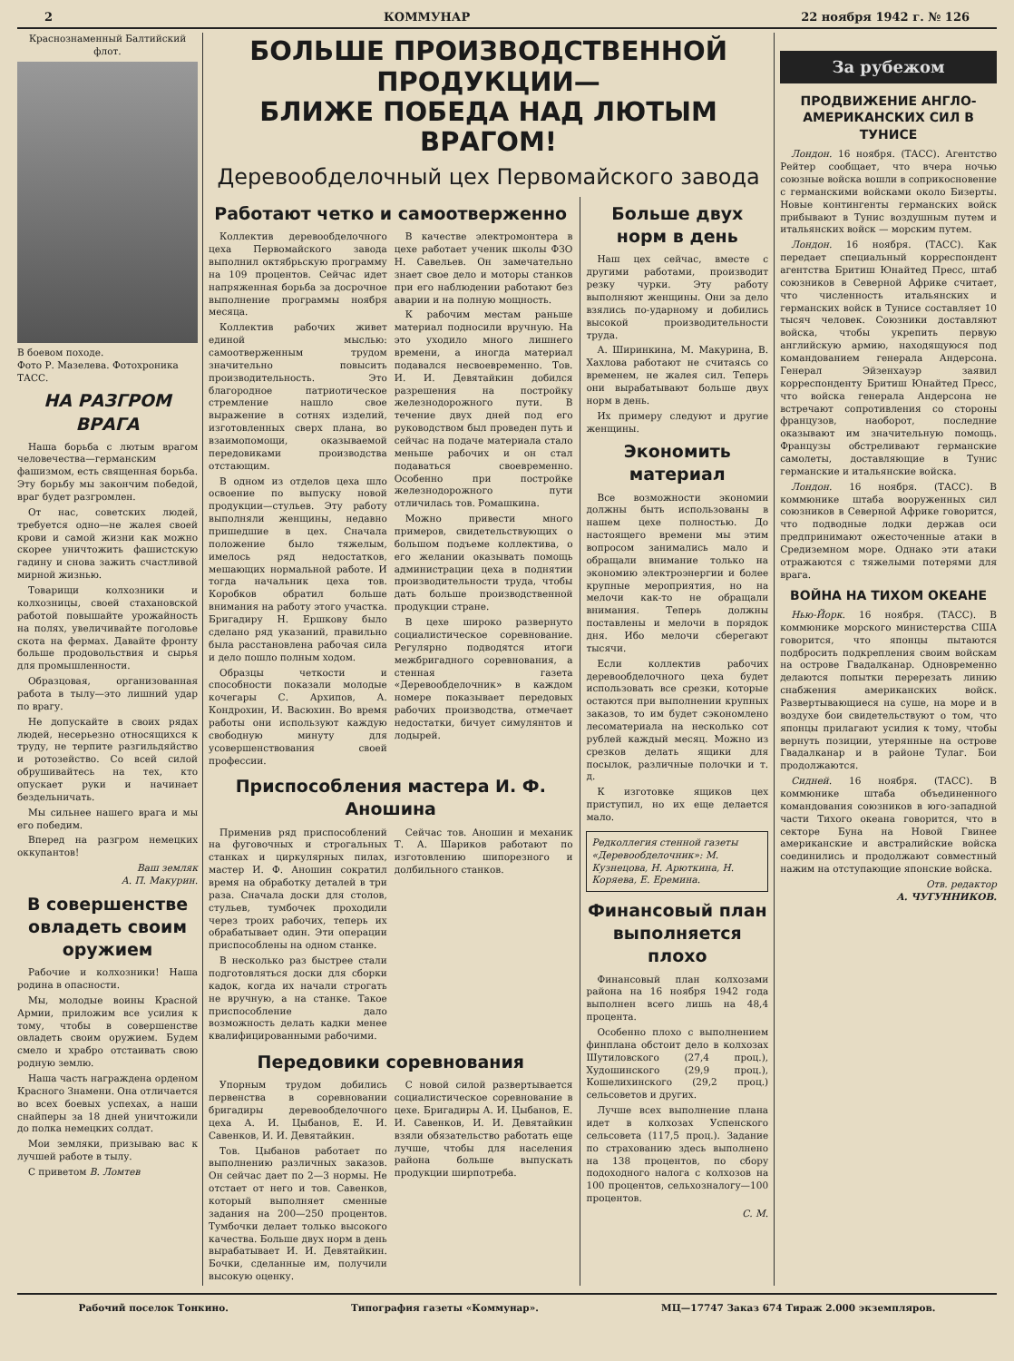2 КОММУНАР 22 ноября 1942 г. № 126
Краснознаменный Балтийский флот.
В боевом походе.
Фото Р. Мазелева. Фотохроника ТАСС.
НА РАЗГРОМ ВРАГА
Наша борьба с лютым врагом человечества—германским фашизмом, есть священная борьба. Эту борьбу мы закончим победой, враг будет разгромлен.
От нас, советских людей, требуется одно—не жалея своей крови и самой жизни как можно скорее уничтожить фашистскую гадину и снова зажить счастливой мирной жизнью.
Товарищи колхозники и колхозницы, своей стахановской работой повышайте урожайность на полях, увеличивайте поголовье скота на фермах. Давайте фронту больше продовольствия и сырья для промышленности.
Образцовая, организованная работа в тылу—это лишний удар по врагу.
Не допускайте в своих рядах людей, несерьезно относящихся к труду, не терпите разгильдяйство и ротозейство. Со всей силой обрушивайтесь на тех, кто опускает руки и начинает бездельничать.
Мы сильнее нашего врага и мы его победим.
Вперед на разгром немецких оккупантов!
Ваш земляк
А. П. Макурин.
В совершенстве овладеть своим оружием
Рабочие и колхозники! Наша родина в опасности.
Мы, молодые воины Красной Армии, приложим все усилия к тому, чтобы в совершенстве овладеть своим оружием. Будем смело и храбро отстаивать свою родную землю.
Наша часть награждена орденом Красного Знамени. Она отличается во всех боевых успехах, а наши снайперы за 18 дней уничтожили до полка немецких солдат.
Мои земляки, призываю вас к лучшей работе в тылу.
С приветом В. Ломтев
БОЛЬШЕ ПРОИЗВОДСТВЕННОЙ ПРОДУКЦИИ—
БЛИЖЕ ПОБЕДА НАД ЛЮТЫМ ВРАГОМ!
Деревообделочный цех Первомайского завода
Работают четко и самоотверженно
Коллектив деревообделочного цеха Первомайского завода выполнил октябрьскую программу на 109 процентов. Сейчас идет напряженная борьба за досрочное выполнение программы ноября месяца.
Коллектив рабочих живет единой мыслью: самоотверженным трудом значительно повысить производительность. Это благородное патриотическое стремление нашло свое выражение в сотнях изделий, изготовленных сверх плана, во взаимопомощи, оказываемой передовиками производства отстающим.
В одном из отделов цеха шло освоение по выпуску новой продукции—стульев. Эту работу выполняли женщины, недавно пришедшие в цех. Сначала положение было тяжелым, имелось ряд недостатков, мешающих нормальной работе. И тогда начальник цеха тов. Коробков обратил больше внимания на работу этого участка. Бригадиру Н. Ершкову было сделано ряд указаний, правильно была расстановлена рабочая сила и дело пошло полным ходом.
Образцы четкости и способности показали молодые кочегары С. Архипов, А. Кондрохин, И. Васюхин. Во время работы они используют каждую свободную минуту для усовершенствования своей профессии.
В качестве электромонтера в цехе работает ученик школы ФЗО Н. Савельев. Он замечательно знает свое дело и моторы станков при его наблюдении работают без аварии и на полную мощность.
К рабочим местам раньше материал подносили вручную. На это уходило много лишнего времени, а иногда материал подавался несвоевременно. Тов. И. И. Девятайкин добился разрешения на постройку железнодорожного пути. В течение двух дней под его руководством был проведен путь и сейчас на подаче материала стало меньше рабочих и он стал подаваться своевременно. Особенно при постройке железнодорожного пути отличилась тов. Ромашкина.
Можно привести много примеров, свидетельствующих о большом подъеме коллектива, о его желании оказывать помощь администрации цеха в поднятии производительности труда, чтобы дать больше производственной продукции стране.
В цехе широко развернуто социалистическое соревнование. Регулярно подводятся итоги межбригадного соревнования, а стенная газета «Деревообделочник» в каждом номере показывает передовых рабочих производства, отмечает недостатки, бичует симулянтов и лодырей.
Приспособления мастера И. Ф. Аношина
Применив ряд приспособлений на фуговочных и строгальных станках и циркулярных пилах, мастер И. Ф. Аношин сократил время на обработку деталей в три раза. Сначала доски для столов, стульев, тумбочек проходили через троих рабочих, теперь их обрабатывает один. Эти операции приспособлены на одном станке.
В несколько раз быстрее стали подготовляться доски для сборки кадок, когда их начали строгать не вручную, а на станке. Такое приспособление дало возможность делать кадки менее квалифицированными рабочими.
Сейчас тов. Аношин и механик Т. А. Шариков работают по изготовлению шипорезного и долбильного станков.
Передовики соревнования
Упорным трудом добились первенства в соревновании бригадиры деревообделочного цеха А. И. Цыбанов, Е. И. Савенков, И. И. Девятайкин.
Тов. Цыбанов работает по выполнению различных заказов. Он сейчас дает по 2—3 нормы. Не отстает от него и тов. Савенков, который выполняет сменные задания на 200—250 процентов. Тумбочки делает только высокого качества. Больше двух норм в день вырабатывает И. И. Девятайкин. Бочки, сделанные им, получили высокую оценку.
С новой силой развертывается социалистическое соревнование в цехе. Бригадиры А. И. Цыбанов, Е. И. Савенков, И. И. Девятайкин взяли обязательство работать еще лучше, чтобы для населения района больше выпускать продукции ширпотреба.
Больше двух норм в день
Наш цех сейчас, вместе с другими работами, производит резку чурки. Эту работу выполняют женщины. Они за дело взялись по-ударному и добились высокой производительности труда.
А. Ширинкина, М. Макурина, В. Хахлова работают не считаясь со временем, не жалея сил. Теперь они вырабатывают больше двух норм в день.
Их примеру следуют и другие женщины.
Экономить материал
Все возможности экономии должны быть использованы в нашем цехе полностью. До настоящего времени мы этим вопросом занимались мало и обращали внимание только на экономию электроэнергии и более крупные мероприятия, но на мелочи как-то не обращали внимания. Теперь должны поставлены и мелочи в порядок дня. Ибо мелочи сберегают тысячи.
Если коллектив рабочих деревообделочного цеха будет использовать все срезки, которые остаются при выполнении крупных заказов, то им будет сэкономлено лесоматериала на несколько сот рублей каждый месяц. Можно из срезков делать ящики для посылок, различные полочки и т. д.
К изготовке ящиков цех приступил, но их еще делается мало.
Редколлегия стенной газеты «Деревообделочник»: М. Кузнецова, Н. Арюткина, Н. Коряева, Е. Еремина.
Финансовый план выполняется плохо
Финансовый план колхозами района на 16 ноября 1942 года выполнен всего лишь на 48,4 процента.
Особенно плохо с выполнением финплана обстоит дело в колхозах Шутиловского (27,4 проц.), Худошинского (29,9 проц.), Кошелихинского (29,2 проц.) сельсоветов и других.
Лучше всех выполнение плана идет в колхозах Успенского сельсовета (117,5 проц.). Задание по страхованию здесь выполнено на 138 процентов, по сбору подоходного налога с колхозов на 100 процентов, сельхозналогу—100 процентов.
С. М.
За рубежом
ПРОДВИЖЕНИЕ АНГЛО-АМЕРИКАНСКИХ СИЛ В ТУНИСЕ
Лондон. 16 ноября. (ТАСС). Агентство Рейтер сообщает, что вчера ночью союзные войска вошли в соприкосновение с германскими войсками около Бизерты. Новые контингенты германских войск прибывают в Тунис воздушным путем и итальянских войск — морским путем.
Лондон. 16 ноября. (ТАСС). Как передает специальный корреспондент агентства Бритиш Юнайтед Пресс, штаб союзников в Северной Африке считает, что численность итальянских и германских войск в Тунисе составляет 10 тысяч человек. Союзники доставляют войска, чтобы укрепить первую английскую армию, находящуюся под командованием генерала Андерсона. Генерал Эйзенхауэр заявил корреспонденту Бритиш Юнайтед Пресс, что войска генерала Андерсона не встречают сопротивления со стороны французов, наоборот, последние оказывают им значительную помощь. Французы обстреливают германские самолеты, доставляющие в Тунис германские и итальянские войска.
Лондон. 16 ноября. (ТАСС). В коммюнике штаба вооруженных сил союзников в Северной Африке говорится, что подводные лодки держав оси предпринимают ожесточенные атаки в Средиземном море. Однако эти атаки отражаются с тяжелыми потерями для врага.
ВОЙНА НА ТИХОМ ОКЕАНЕ
Нью-Йорк. 16 ноября. (ТАСС). В коммюнике морского министерства США говорится, что японцы пытаются подбросить подкрепления своим войскам на острове Гвадалканар. Одновременно делаются попытки перерезать линию снабжения американских войск. Развертывающиеся на суше, на море и в воздухе бои свидетельствуют о том, что японцы прилагают усилия к тому, чтобы вернуть позиции, утерянные на острове Гвадалканар и в районе Тулаг. Бои продолжаются.
Сидней. 16 ноября. (ТАСС). В коммюнике штаба объединенного командования союзников в юго-западной части Тихого океана говорится, что в секторе Буна на Новой Гвинее американские и австралийские войска соединились и продолжают совместный нажим на отступающие японские войска.
Отв. редактор
А. ЧУГУННИКОВ.
Рабочий поселок Тонкино. Типография газеты «Коммунар». МЦ—17747 Заказ 674 Тираж 2.000 экземпляров.